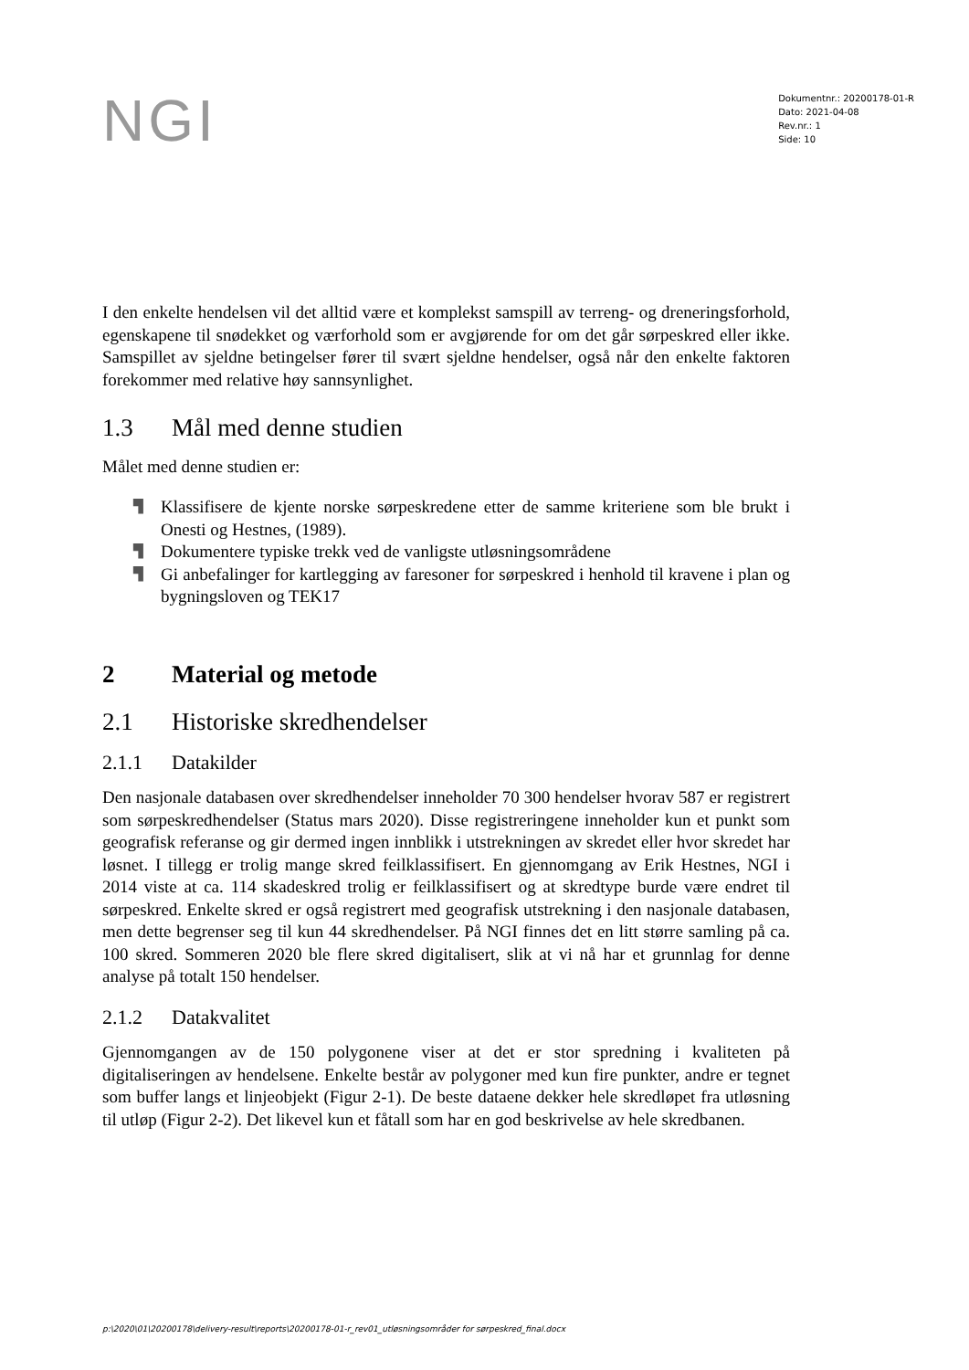NGI
Dokumentnr.: 20200178-01-R
Dato: 2021-04-08
Rev.nr.: 1
Side: 10
I den enkelte hendelsen vil det alltid være et komplekst samspill av terreng- og drene­ringsforhold, egenskapene til snødekket og værforhold som er avgjørende for om det går sørpeskred eller ikke. Samspillet av sjeldne betingelser fører til svært sjeldne hendelser, også når den enkelte faktoren forekommer med relative høy sannsynlighet.
1.3 Mål med denne studien
Målet med denne studien er:
▜ Klassifisere de kjente norske sørpeskredene etter de samme kriteriene som ble brukt i Onesti og Hestnes, (1989).
▜ Dokumentere typiske trekk ved de vanligste utløsningsområdene
▜ Gi anbefalinger for kartlegging av faresoner for sørpeskred i henhold til kravene i plan og bygningsloven og TEK17
2 Material og metode
2.1 Historiske skredhendelser
2.1.1 Datakilder
Den nasjonale databasen over skredhendelser inneholder 70 300 hendelser hvorav 587 er registrert som sørpeskredhendelser (Status mars 2020). Disse registreringene inne­holder kun et punkt som geografisk referanse og gir dermed ingen innblikk i ut­strekningen av skredet eller hvor skredet har løsnet. I tillegg er trolig mange skred feil­klassifisert. En gjennomgang av Erik Hestnes, NGI i 2014 viste at ca. 114 skadeskred trolig er feilklassifisert og at skredtype burde være endret til sørpeskred. Enkelte skred er også registrert med geografisk utstrekning i den nasjonale databasen, men dette begrenser seg til kun 44 skredhendelser. På NGI finnes det en litt større samling på ca. 100 skred. Sommeren 2020 ble flere skred digitalisert, slik at vi nå har et grunnlag for denne analyse på totalt 150 hendelser.
2.1.2 Datakvalitet
Gjennomgangen av de 150 polygonene viser at det er stor spredning i kvaliteten på digitaliseringen av hendelsene. Enkelte består av polygoner med kun fire punkter, andre er tegnet som buffer langs et linjeobjekt (Figur 2-1). De beste dataene dekker hele skred­løpet fra utløsning til utløp (Figur 2-2). Det likevel kun et fåtall som har en god beskri­velse av hele skredbanen.
p:\2020\01\20200178\delivery-result\reports\20200178-01-r_rev01_utløsningsområder for sørpeskred_final.docx